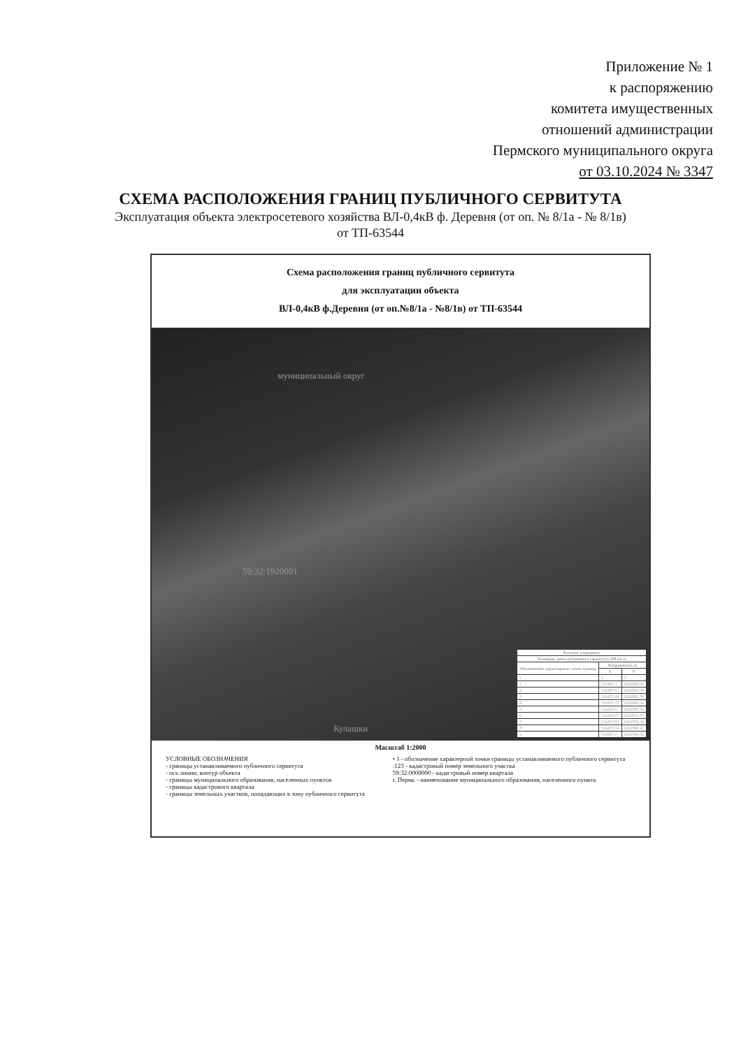Приложение № 1
к распоряжению
комитета имущественных
отношений администрации
Пермского муниципального округа
от 03.10.2024 № 3347
СХЕМА РАСПОЛОЖЕНИЯ ГРАНИЦ ПУБЛИЧНОГО СЕРВИТУТА
Эксплуатация объекта электросетевого хозяйства ВЛ-0,4кВ ф. Деревня (от оп. № 8/1а - № 8/1в)
от ТП-63544
Схема расположения границ публичного сервитута
для эксплуатации объекта
ВЛ-0,4кВ ф.Деревня (от оп.№8/1а - №8/1в) от ТП-63544
муниципальный округ
59:32:1920001
Кулашки
| Каталог координат | | |
| --- | --- | --- |
| Площадь зоны публичного сервитута 288 кв.м | | |
| Обозначение характерных точек границ | Координаты, м | |
| | X | Y |
| 1 | 2 | 3 |
| 1 | 516497.7 | 2262888.56 |
| 2 | 516497.67 | 2262892.58 |
| 3 | 516472.44 | 2262892.39 |
| 4 | 516455.75 | 2262880.34 |
| 5 | 516429.6 | 2262880.56 |
| 6 | 516429.57 | 2262876.56 |
| 7 | 516457.03 | 2262876.34 |
| 8 | 516473.74 | 2262888.41 |
| 1 | 516497.7 | 2262888.56 |
Масштаб 1:2000
УСЛОВНЫЕ ОБОЗНАЧЕНИЯ
- границы устанавливаемого публичного сервитута
- ось линии, контур объекта
- границы муниципального образования, населенных пунктов
- границы кадастрового квартала
- границы земельных участков, попадающих в зону публичного сервитута
• 1 - обозначение характерной точки границы устанавливаемого публичного сервитута
:123 - кадастровый номер земельного участка
59:32:0000000 - кадастровый номер квартала
г. Пермь - наименование муниципального образования, населенного пункта